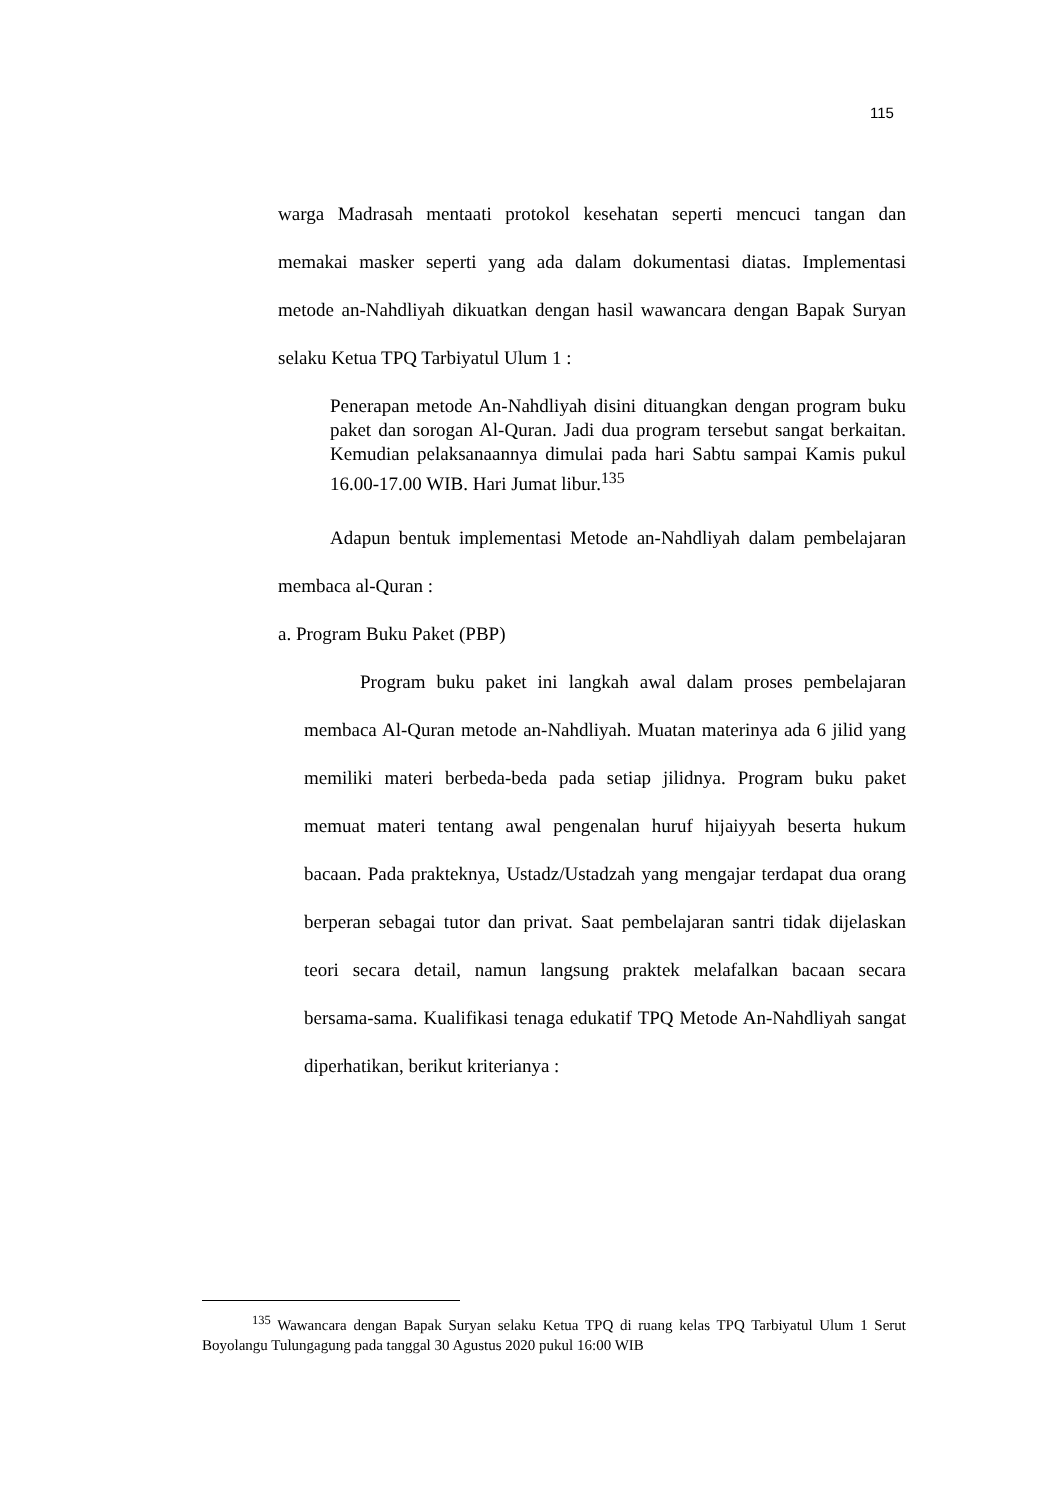115
warga Madrasah mentaati protokol kesehatan seperti mencuci tangan dan memakai masker seperti yang ada dalam dokumentasi diatas. Implementasi metode an-Nahdliyah dikuatkan dengan hasil wawancara dengan Bapak Suryan selaku Ketua TPQ Tarbiyatul Ulum 1 :
Penerapan metode An-Nahdliyah disini dituangkan dengan program buku paket dan sorogan Al-Quran. Jadi dua program tersebut sangat berkaitan. Kemudian pelaksanaannya dimulai pada hari Sabtu sampai Kamis pukul 16.00-17.00 WIB. Hari Jumat libur.<sup>135</sup>
Adapun bentuk implementasi Metode an-Nahdliyah dalam pembelajaran membaca al-Quran :
a. Program Buku Paket (PBP)
Program buku paket ini langkah awal dalam proses pembelajaran membaca Al-Quran metode an-Nahdliyah. Muatan materinya ada 6 jilid yang memiliki materi berbeda-beda pada setiap jilidnya. Program buku paket memuat materi tentang awal pengenalan huruf hijaiyyah beserta hukum bacaan. Pada prakteknya, Ustadz/Ustadzah yang mengajar terdapat dua orang berperan sebagai tutor dan privat. Saat pembelajaran santri tidak dijelaskan teori secara detail, namun langsung praktek melafalkan bacaan secara bersama-sama. Kualifikasi tenaga edukatif TPQ Metode An-Nahdliyah sangat diperhatikan, berikut kriterianya :
<sup>135</sup> Wawancara dengan Bapak Suryan selaku Ketua TPQ di ruang kelas TPQ Tarbiyatul Ulum 1 Serut Boyolangu Tulungagung pada tanggal 30 Agustus 2020 pukul 16:00 WIB